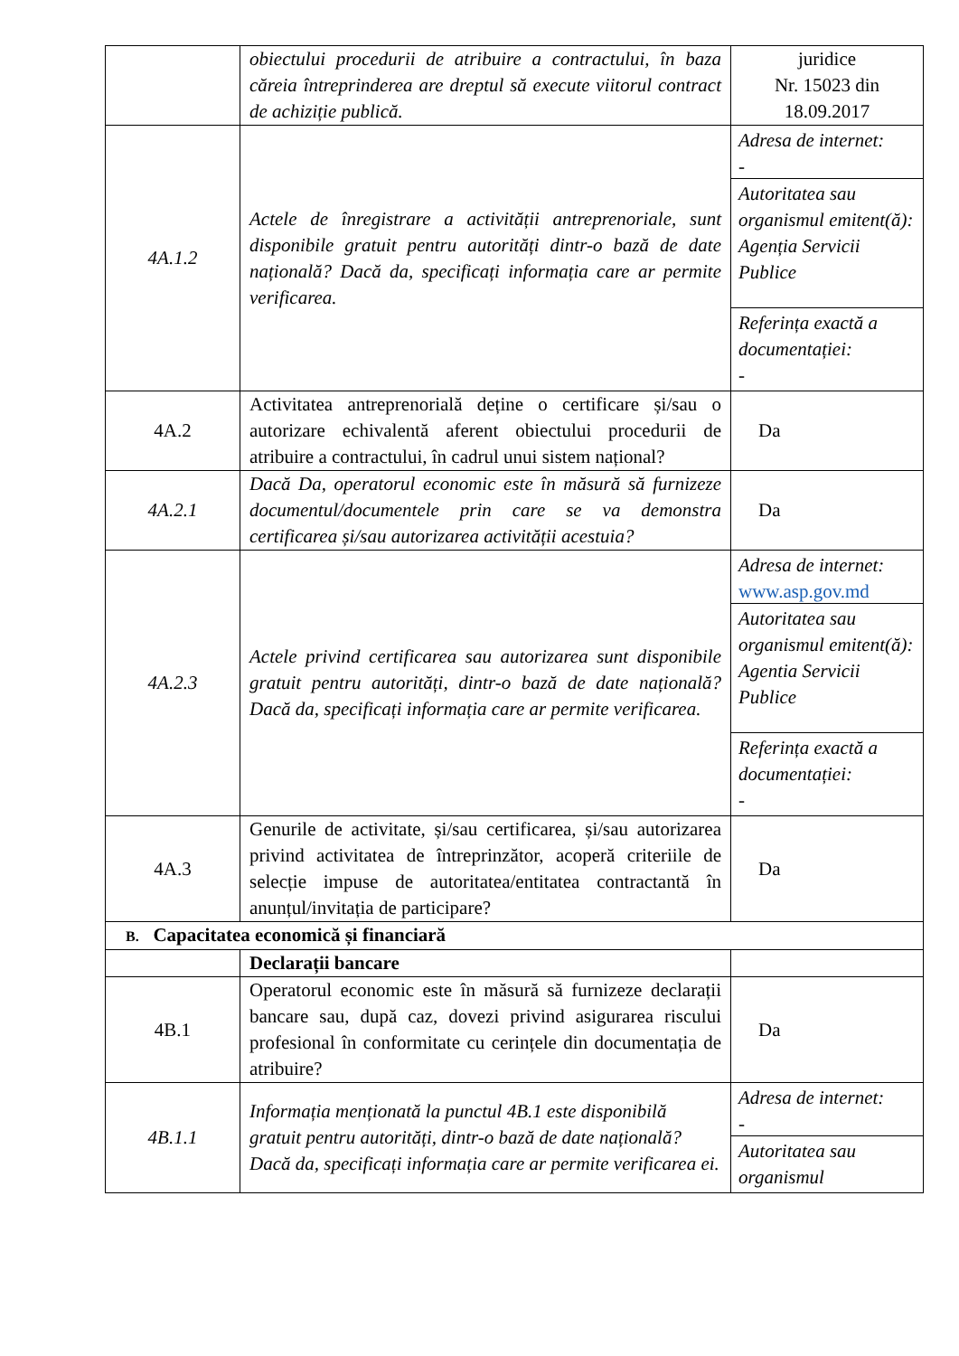| | obiectului procedurii de atribuire a contractului, în baza căreia întreprinderea are dreptul să execute viitorul contract de achiziție publică. | juridice Nr. 15023 din 18.09.2017 |
| 4A.1.2 | Actele de înregistrare a activității antreprenoriale, sunt disponibile gratuit pentru autorități dintr-o bază de date națională? Dacă da, specificați informația care ar permite verificarea. | Adresa de internet: - Autoritatea sau organismul emitent(ă): Agenția Servicii Publice Referința exactă a documentației: - |
| 4A.2 | Activitatea antreprenorială deține o certificare și/sau o autorizare echivalentă aferent obiectului procedurii de atribuire a contractului, în cadrul unui sistem național? | Da |
| 4A.2.1 | Dacă Da, operatorul economic este în măsură să furnizeze documentul/documentele prin care se va demonstra certificarea și/sau autorizarea activității acestuia? | Da |
| 4A.2.3 | Actele privind certificarea sau autorizarea sunt disponibile gratuit pentru autorități, dintr-o bază de date națională? Dacă da, specificați informația care ar permite verificarea. | Adresa de internet: www.asp.gov.md Autoritatea sau organismul emitent(ă): Agentia Servicii Publice Referința exactă a documentației: - |
| 4A.3 | Genurile de activitate, și/sau certificarea, și/sau autorizarea privind activitatea de întreprinzător, acoperă criteriile de selecție impuse de autoritatea/entitatea contractantă în anunțul/invitația de participare? | Da |
| B. Capacitatea economică și financiară | | |
| | Declarații bancare | |
| 4B.1 | Operatorul economic este în măsură să furnizeze declarații bancare sau, după caz, dovezi privind asigurarea riscului profesional în conformitate cu cerințele din documentația de atribuire? | Da |
| 4B.1.1 | Informația menționată la punctul 4B.1 este disponibilă gratuit pentru autorități, dintr-o bază de date națională? Dacă da, specificați informația care ar permite verificarea ei. | Adresa de internet: - Autoritatea sau organismul |